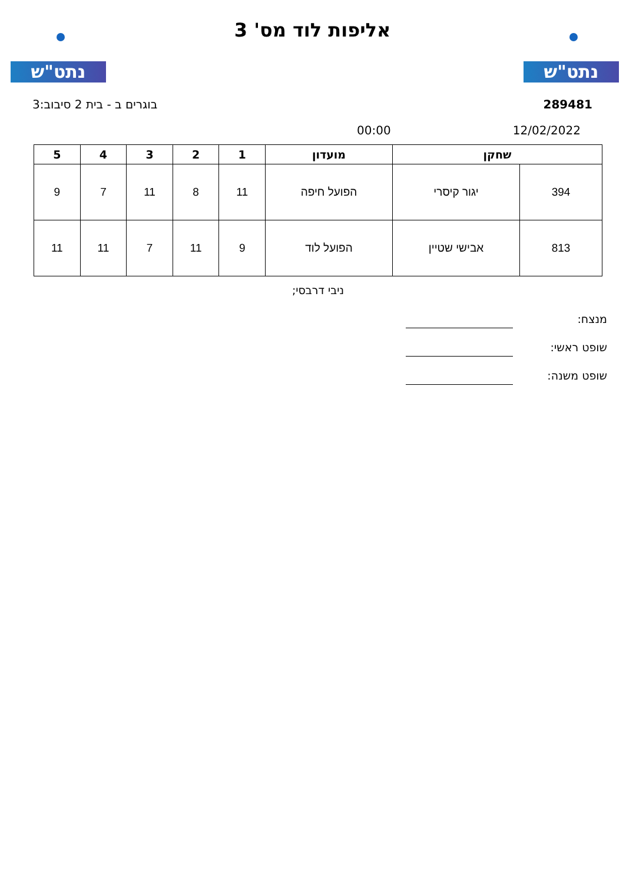נתט"ש נתט"ש
אליפות לוד מס' 3
289481 בוגרים ב - בית 2 סיבוב:3
12/02/2022 00:00
| שחקן | | מועדון | 1 | 2 | 3 | 4 | 5 |
| --- | --- | --- | --- | --- | --- | --- | --- |
| 394 | יגור קיסרי | הפועל חיפה | 11 | 8 | 11 | 7 | 9 |
| 813 | אבישי שטיין | הפועל לוד | 9 | 11 | 7 | 11 | 11 |
ניבי דרבסי;
מנצח:
שופט ראשי:
שופט משנה: